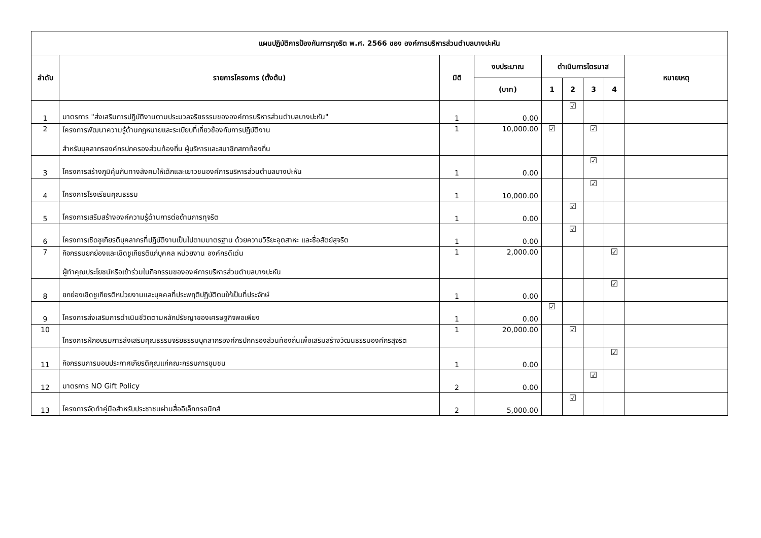| แผนปฏิบัติการป้องกันการทุจริต พ.ศ. 2566 ของ องค์การบริหารส่วนตำบลบางปะหัน | | | | | | | | |
| --- | --- | --- | --- | --- | --- | --- | --- | --- |
| ลำดับ | รายการโครงการ (ตั้งต้น) | มิติ | งบประมาณ | ดำเนินการไตรมาส | | | | หมายเหตุ |
| | | | (บาท) | 1 | 2 | 3 | 4 | |
| 1 | มาตรการ "ส่งเสริมการปฏิบัติงานตามประมวลจริยธรรมขององค์การบริหารส่วนตำบลบางปะหัน" | 1 | 0.00 | | ☑ | | | |
| 2 | โครงการพัฒนาความรู้ด้านกฎหมายและระเบียบที่เกี่ยวข้องกับการปฏิบัติงาน สำหรับบุคลากรองค์กรปกครองส่วนท้องถิ่น ผู้บริหารและสมาชิกสภาท้องถิ่น | 1 | 10,000.00 | ☑ | | ☑ | | |
| 3 | โครงการสร้างภูมิคุ้มกันทางสังคมให้เด็กและเยาวชนองค์การบริหารส่วนตำบลบางปะหัน | 1 | 0.00 | | | ☑ | | |
| 4 | โครงการโรงเรียนคุณธรรม | 1 | 10,000.00 | | | ☑ | | |
| 5 | โครงการเสริมสร้างองค์ความรู้ด้านการต่อต้านการทุจริต | 1 | 0.00 | | ☑ | | | |
| 6 | โครงการเชิดชูเกียรติบุคลากรที่ปฏิบัติงานเป็นไปตามมาตรฐาน ด้วยความวิริยะอุตสาหะ และซื่อสัตย์สุจริต | 1 | 0.00 | | ☑ | | | |
| 7 | กิจกรรมยกย่องและเชิดชูเกียรติแก่บุคคล หน่วยงาน องค์กรดีเด่น ผู้ทำคุณประโยชน์หรือเข้าร่วมในกิจกรรมขององค์การบริหารส่วนตำบลบางปะหัน | 1 | 2,000.00 | | | | ☑ | |
| 8 | ยกย่องเชิดชูเกียรติหน่วยงานและบุคคลที่ประพฤติปฏิบัติตนให้เป็นที่ประจักษ์ | 1 | 0.00 | | | | ☑ | |
| 9 | โครงการส่งเสริมการดำเนินชีวิตตามหลักปรัชญาของเศรษฐกิจพอเพียง | 1 | 0.00 | ☑ | | | | |
| 10 | โครงการฝึกอบรมการส่งเสริมคุณธรรมจริยธรรมบุคลากรองค์กรปกครองส่วนท้องถิ่นเพื่อเสริมสร้างวัฒนธรรมองค์กรสุจริต | 1 | 20,000.00 | | ☑ | | | |
| 11 | กิจกรรมการมอบประกาศเกียรติคุณแก่คณะกรรมการชุมชน | 1 | 0.00 | | | | ☑ | |
| 12 | มาตรการ NO Gift Policy | 2 | 0.00 | | | ☑ | | |
| 13 | โครงการจัดทำคู่มือสำหรับประชาชนผ่านสื่ออิเล็กทรอนิกส์ | 2 | 5,000.00 | | ☑ | | | |